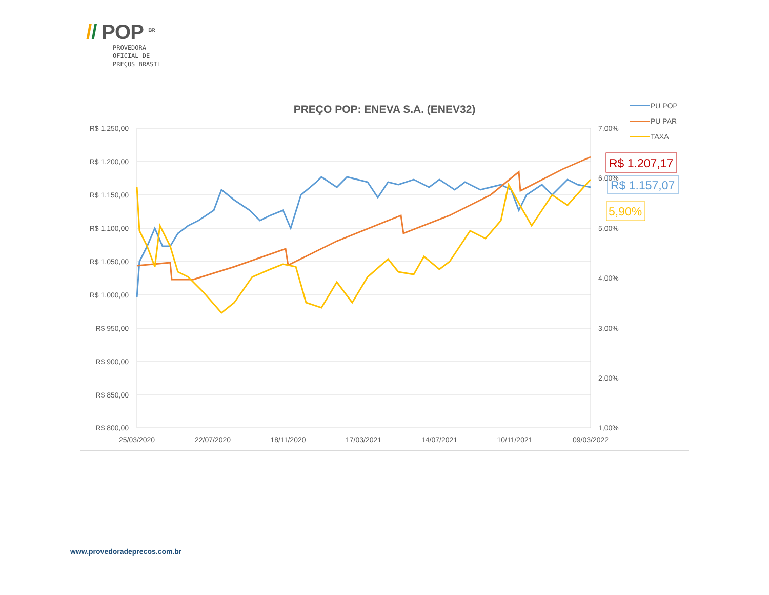// POP <sup>BR</sup>
PROVEDORA
OFICIAL DE
PREÇOS BRASIL
PREÇO POP: ENEVA S.A. (ENEV32)
R$ 1.250,00
R$ 1.200,00
R$ 1.150,00
R$ 1.100,00
R$ 1.050,00
R$ 1.000,00
R$ 950,00
R$ 900,00
R$ 850,00
R$ 800,00
7,00%
6,00%
5,00%
4,00%
3,00%
2,00%
1,00%
25/03/2020
22/07/2020
18/11/2020
17/03/2021
14/07/2021
10/11/2021
09/03/2022
PU POP
PU PAR
TAXA
R$ 1.207,17
R$ 1.157,07
5,90%
www.provedoradeprecos.com.br